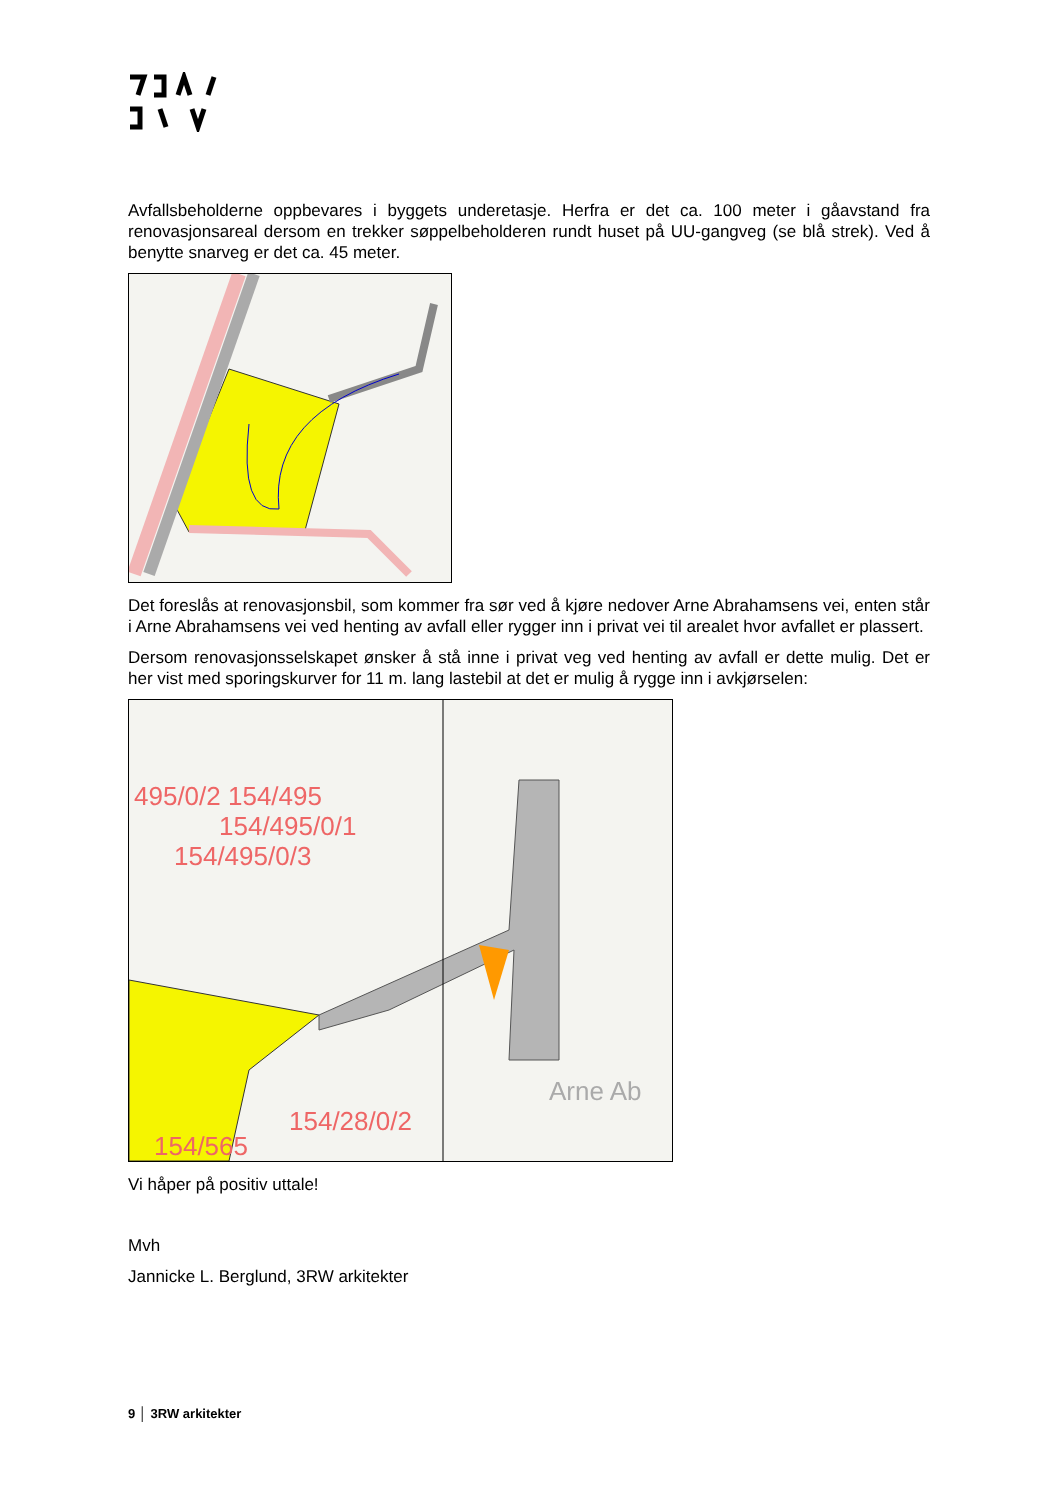Avfallsbeholderne oppbevares i byggets underetasje. Herfra er det ca. 100 meter i gåavstand fra renovasjonsareal dersom en trekker søppelbeholderen rundt huset på UU-gangveg (se blå strek). Ved å benytte snarveg er det ca. 45 meter.
Det foreslås at renovasjonsbil, som kommer fra sør ved å kjøre nedover Arne Abrahamsens vei, enten står i Arne Abrahamsens vei ved henting av avfall eller rygger inn i privat vei til arealet hvor avfallet er plassert.
Dersom renovasjonsselskapet ønsker å stå inne i privat veg ved henting av avfall er dette mulig. Det er her vist med sporingskurver for 11 m. lang lastebil at det er mulig å rygge inn i avkjørselen:
495/0/2 154/495
154/495/0/1
154/495/0/3
154/28/0/2
154/565
Arne Ab
Vi håper på positiv uttale!
Mvh
Jannicke L. Berglund, 3RW arkitekter
9 │ 3RW arkitekter